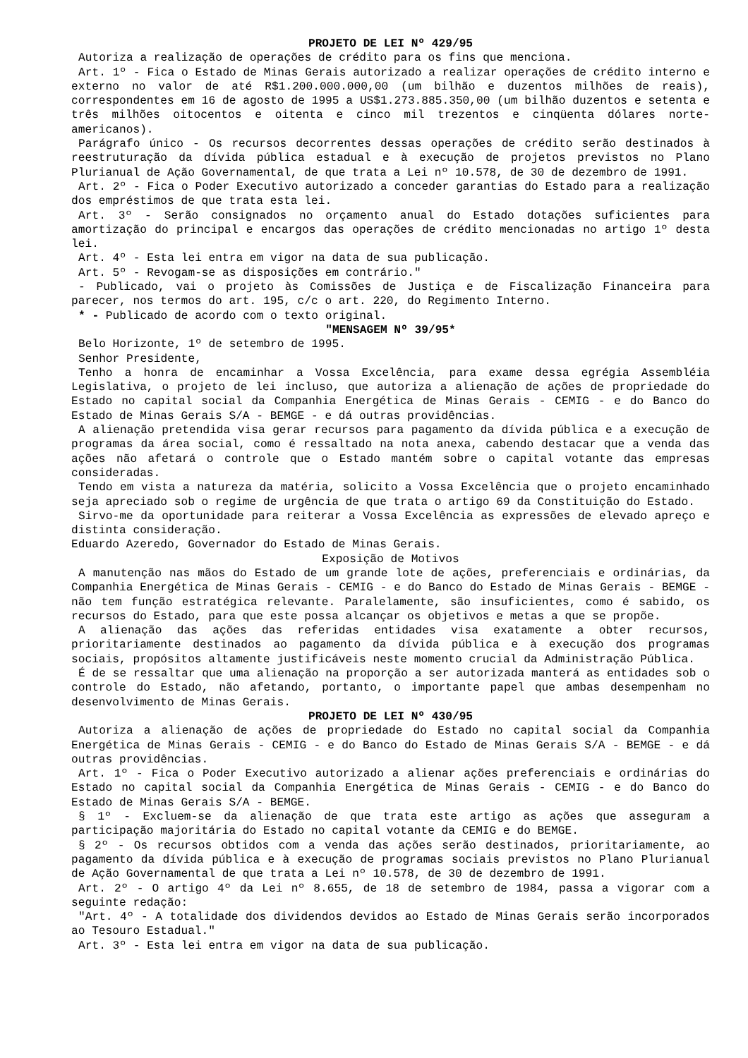PROJETO DE LEI Nº 429/95
Autoriza a realização de operações de crédito para os fins que menciona.
Art. 1º - Fica o Estado de Minas Gerais autorizado a realizar operações de crédito interno e externo no valor de até R$1.200.000.000,00 (um bilhão e duzentos milhões de reais), correspondentes em 16 de agosto de 1995 a US$1.273.885.350,00 (um bilhão duzentos e setenta e três milhões oitocentos e oitenta e cinco mil trezentos e cinqüenta dólares norte-americanos).
Parágrafo único - Os recursos decorrentes dessas operações de crédito serão destinados à reestruturação da dívida pública estadual e à execução de projetos previstos no Plano Plurianual de Ação Governamental, de que trata a Lei nº 10.578, de 30 de dezembro de 1991.
Art. 2º - Fica o Poder Executivo autorizado a conceder garantias do Estado para a realização dos empréstimos de que trata esta lei.
Art. 3º - Serão consignados no orçamento anual do Estado dotações suficientes para amortização do principal e encargos das operações de crédito mencionadas no artigo 1º desta lei.
Art. 4º - Esta lei entra em vigor na data de sua publicação.
Art. 5º - Revogam-se as disposições em contrário."
- Publicado, vai o projeto às Comissões de Justiça e de Fiscalização Financeira para parecer, nos termos do art. 195, c/c o art. 220, do Regimento Interno.
* - Publicado de acordo com o texto original.
"MENSAGEM Nº 39/95*
Belo Horizonte, 1º de setembro de 1995.
Senhor Presidente,
Tenho a honra de encaminhar a Vossa Excelência, para exame dessa egrégia Assembléia Legislativa, o projeto de lei incluso, que autoriza a alienação de ações de propriedade do Estado no capital social da Companhia Energética de Minas Gerais - CEMIG - e do Banco do Estado de Minas Gerais S/A - BEMGE - e dá outras providências.
A alienação pretendida visa gerar recursos para pagamento da dívida pública e a execução de programas da área social, como é ressaltado na nota anexa, cabendo destacar que a venda das ações não afetará o controle que o Estado mantém sobre o capital votante das empresas consideradas.
Tendo em vista a natureza da matéria, solicito a Vossa Excelência que o projeto encaminhado seja apreciado sob o regime de urgência de que trata o artigo 69 da Constituição do Estado.
Sirvo-me da oportunidade para reiterar a Vossa Excelência as expressões de elevado apreço e distinta consideração.
Eduardo Azeredo, Governador do Estado de Minas Gerais.
Exposição de Motivos
A manutenção nas mãos do Estado de um grande lote de ações, preferenciais e ordinárias, da Companhia Energética de Minas Gerais - CEMIG - e do Banco do Estado de Minas Gerais - BEMGE - não tem função estratégica relevante. Paralelamente, são insuficientes, como é sabido, os recursos do Estado, para que este possa alcançar os objetivos e metas a que se propõe.
A alienação das ações das referidas entidades visa exatamente a obter recursos, prioritariamente destinados ao pagamento da dívida pública e à execução dos programas sociais, propósitos altamente justificáveis neste momento crucial da Administração Pública.
É de se ressaltar que uma alienação na proporção a ser autorizada manterá as entidades sob o controle do Estado, não afetando, portanto, o importante papel que ambas desempenham no desenvolvimento de Minas Gerais.
PROJETO DE LEI Nº 430/95
Autoriza a alienação de ações de propriedade do Estado no capital social da Companhia Energética de Minas Gerais - CEMIG - e do Banco do Estado de Minas Gerais S/A - BEMGE - e dá outras providências.
Art. 1º - Fica o Poder Executivo autorizado a alienar ações preferenciais e ordinárias do Estado no capital social da Companhia Energética de Minas Gerais - CEMIG - e do Banco do Estado de Minas Gerais S/A - BEMGE.
§ 1º - Excluem-se da alienação de que trata este artigo as ações que asseguram a participação majoritária do Estado no capital votante da CEMIG e do BEMGE.
§ 2º - Os recursos obtidos com a venda das ações serão destinados, prioritariamente, ao pagamento da dívida pública e à execução de programas sociais previstos no Plano Plurianual de Ação Governamental de que trata a Lei nº 10.578, de 30 de dezembro de 1991.
Art. 2º - O artigo 4º da Lei nº 8.655, de 18 de setembro de 1984, passa a vigorar com a seguinte redação:
"Art. 4º - A totalidade dos dividendos devidos ao Estado de Minas Gerais serão incorporados ao Tesouro Estadual."
Art. 3º - Esta lei entra em vigor na data de sua publicação.